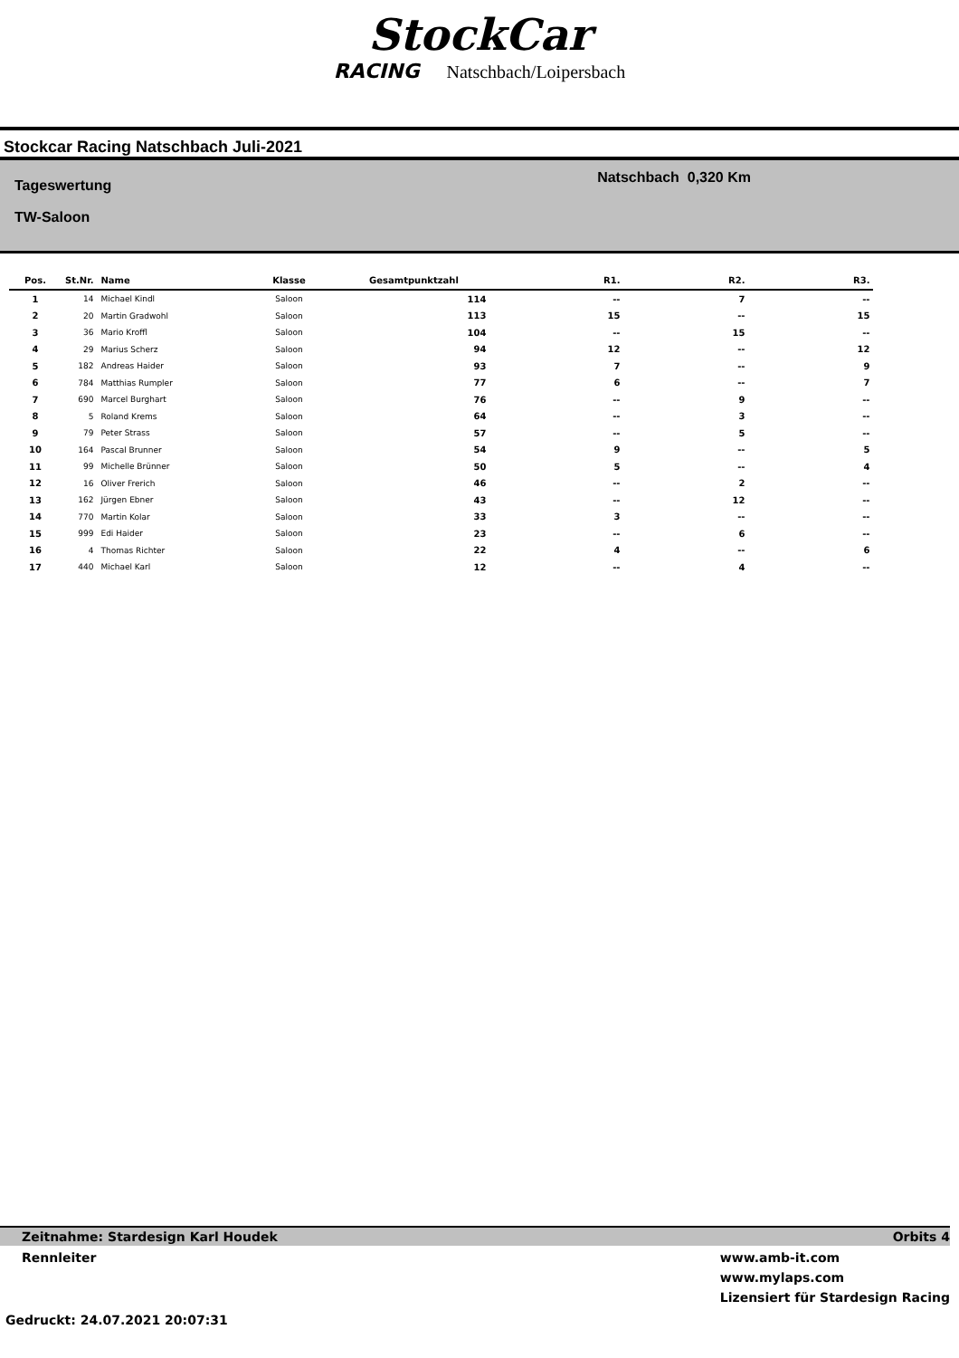StockCar
RACING Natschbach/Loipersbach
Stockcar Racing Natschbach Juli-2021
Tageswertung
TW-Saloon
Natschbach 0,320 Km
| Pos. | St.Nr. | Name | Klasse | Gesamtpunktzahl | R1. | R2. | R3. |
| --- | --- | --- | --- | --- | --- | --- | --- |
| 1 | 14 | Michael Kindl | Saloon | 114 | -- | 7 | -- |
| 2 | 20 | Martin Gradwohl | Saloon | 113 | 15 | -- | 15 |
| 3 | 36 | Mario Kroffl | Saloon | 104 | -- | 15 | -- |
| 4 | 29 | Marius Scherz | Saloon | 94 | 12 | -- | 12 |
| 5 | 182 | Andreas Haider | Saloon | 93 | 7 | -- | 9 |
| 6 | 784 | Matthias Rumpler | Saloon | 77 | 6 | -- | 7 |
| 7 | 690 | Marcel Burghart | Saloon | 76 | -- | 9 | -- |
| 8 | 5 | Roland Krems | Saloon | 64 | -- | 3 | -- |
| 9 | 79 | Peter Strass | Saloon | 57 | -- | 5 | -- |
| 10 | 164 | Pascal Brunner | Saloon | 54 | 9 | -- | 5 |
| 11 | 99 | Michelle Brünner | Saloon | 50 | 5 | -- | 4 |
| 12 | 16 | Oliver Frerich | Saloon | 46 | -- | 2 | -- |
| 13 | 162 | Jürgen Ebner | Saloon | 43 | -- | 12 | -- |
| 14 | 770 | Martin Kolar | Saloon | 33 | 3 | -- | -- |
| 15 | 999 | Edi Haider | Saloon | 23 | -- | 6 | -- |
| 16 | 4 | Thomas Richter | Saloon | 22 | 4 | -- | 6 |
| 17 | 440 | Michael Karl | Saloon | 12 | -- | 4 | -- |
Zeitnahme: Stardesign Karl Houdek Orbits 4
Rennleiter www.amb-it.com
www.mylaps.com
Lizensiert für Stardesign Racing
Gedruckt: 24.07.2021 20:07:31